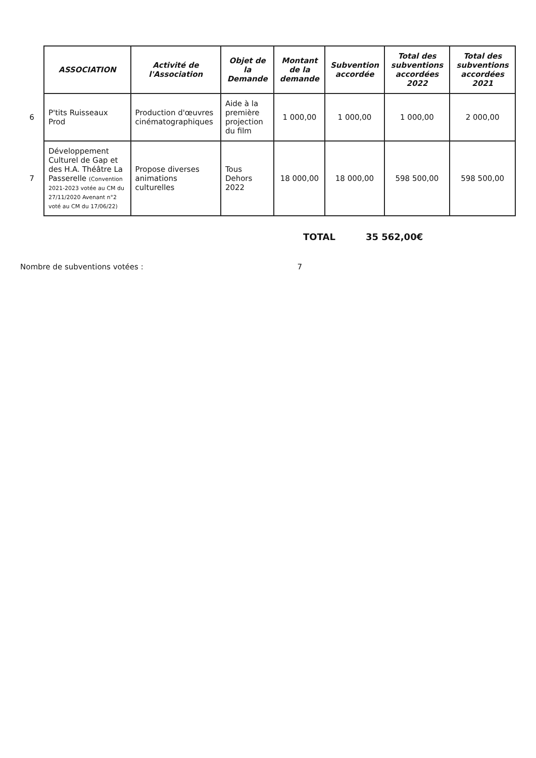| | ASSOCIATION | Activité de l'Association | Objet de la Demande | Montant de la demande | Subvention accordée | Total des subventions accordées 2022 | Total des subventions accordées 2021 |
| 6 | P'tits Ruisseaux Prod | Production d'œuvres cinématographiques | Aide à la première projection du film | 1 000,00 | 1 000,00 | 1 000,00 | 2 000,00 |
| 7 | Développement Culturel de Gap et des H.A. Théâtre La Passerelle (Convention 2021-2023 votée au CM du 27/11/2020 Avenant n°2 voté au CM du 17/06/22) | Propose diverses animations culturelles | Tous Dehors 2022 | 18 000,00 | 18 000,00 | 598 500,00 | 598 500,00 |
TOTAL 35 562,00€
Nombre de subventions votées : 7